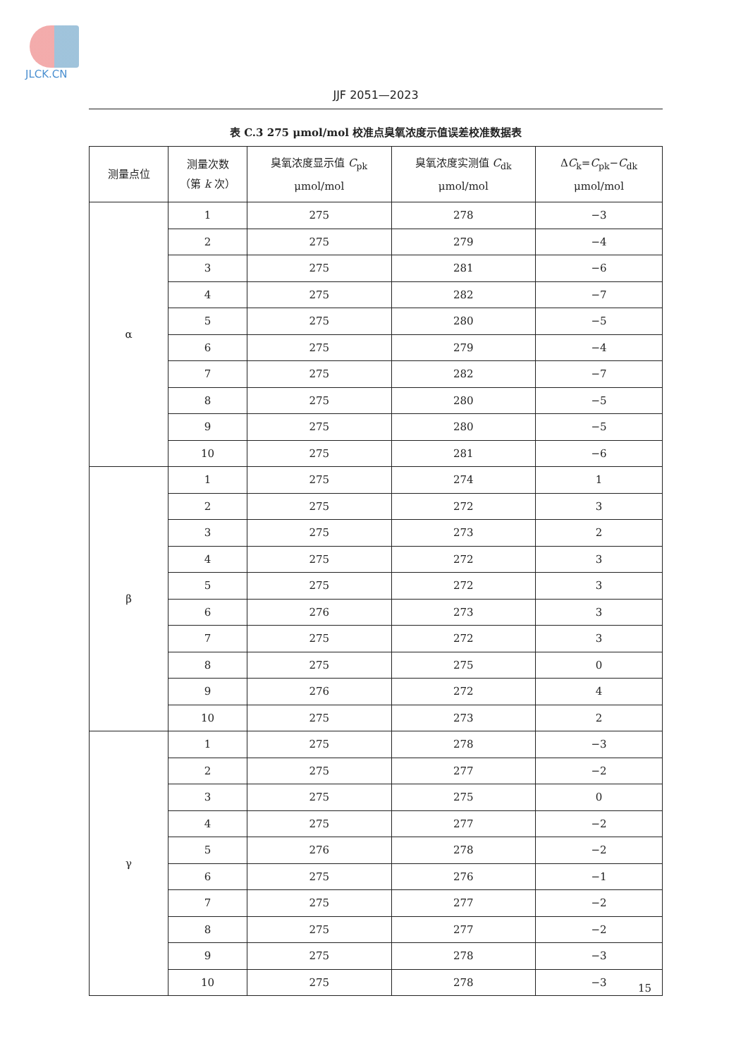JLCK.CN
JJF 2051—2023
表 C.3 275 μmol/mol 校准点臭氧浓度示值误差校准数据表
| 测量点位 | 测量次数 （第 k 次） | 臭氧浓度显示值 C<sub>pk</sub> μmol/mol | 臭氧浓度实测值 C<sub>dk</sub> μmol/mol | Δ C<sub>k</sub>= C<sub>pk</sub>− C<sub>dk</sub> μmol/mol |
| --- | --- | --- | --- | --- |
| α | 1 | 275 | 278 | −3 |
| | 2 | 275 | 279 | −4 |
| | 3 | 275 | 281 | −6 |
| | 4 | 275 | 282 | −7 |
| | 5 | 275 | 280 | −5 |
| | 6 | 275 | 279 | −4 |
| | 7 | 275 | 282 | −7 |
| | 8 | 275 | 280 | −5 |
| | 9 | 275 | 280 | −5 |
| | 10 | 275 | 281 | −6 |
| β | 1 | 275 | 274 | 1 |
| | 2 | 275 | 272 | 3 |
| | 3 | 275 | 273 | 2 |
| | 4 | 275 | 272 | 3 |
| | 5 | 275 | 272 | 3 |
| | 6 | 276 | 273 | 3 |
| | 7 | 275 | 272 | 3 |
| | 8 | 275 | 275 | 0 |
| | 9 | 276 | 272 | 4 |
| | 10 | 275 | 273 | 2 |
| γ | 1 | 275 | 278 | −3 |
| | 2 | 275 | 277 | −2 |
| | 3 | 275 | 275 | 0 |
| | 4 | 275 | 277 | −2 |
| | 5 | 276 | 278 | −2 |
| | 6 | 275 | 276 | −1 |
| | 7 | 275 | 277 | −2 |
| | 8 | 275 | 277 | −2 |
| | 9 | 275 | 278 | −3 |
| | 10 | 275 | 278 | −3 |
15